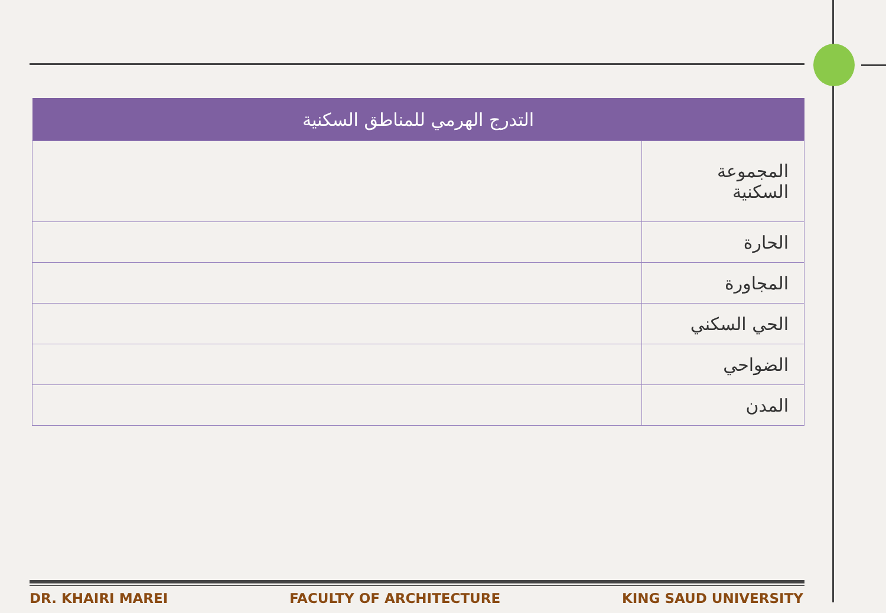| التدرج الهرمي للمناطق السكنية | |
| --- | --- |
| المجموعة السكنية | |
| الحارة | |
| المجاورة | |
| الحي السكني | |
| الضواحي | |
| المدن | |
DR. KHAIRI MAREI FACULTY OF ARCHITECTURE KING SAUD UNIVERSITY